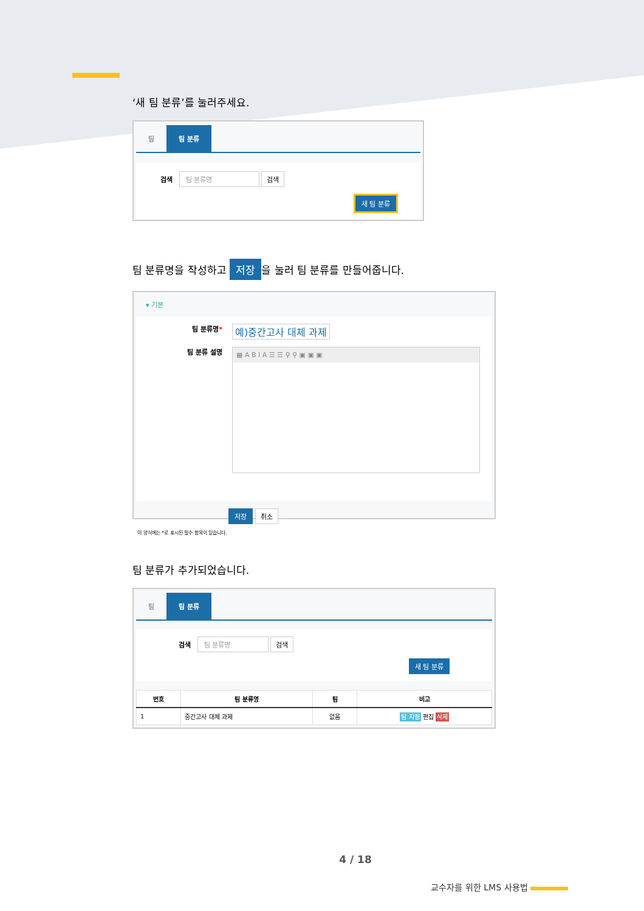‘새 팀 분류’를 눌러주세요.
팀 팀 분류
검색 팀 분류명 검색
새 팀 분류
팀 분류명을 작성하고 저장 을 눌러 팀 분류를 만들어줍니다.
▾ 기본
팀 분류명* 예)중간고사 대체 과제
팀 분류 설명
▦ A B I A ☰ ☰ ⚲ ⚲ ▣ ▣ ▣
저장 취소
이 양식에는 *로 표시된 필수 항목이 있습니다.
팀 분류가 추가되었습니다.
팀 팀 분류
검색 팀 분류명 검색
새 팀 분류
| 번호 | 팀 분류명 | 팀 | 비고 |
| --- | --- | --- | --- |
| 1 | 중간고사 대체 과제 | 없음 | 팀 지정 편집 삭제 |
4 / 18
교수자를 위한 LMS 사용법